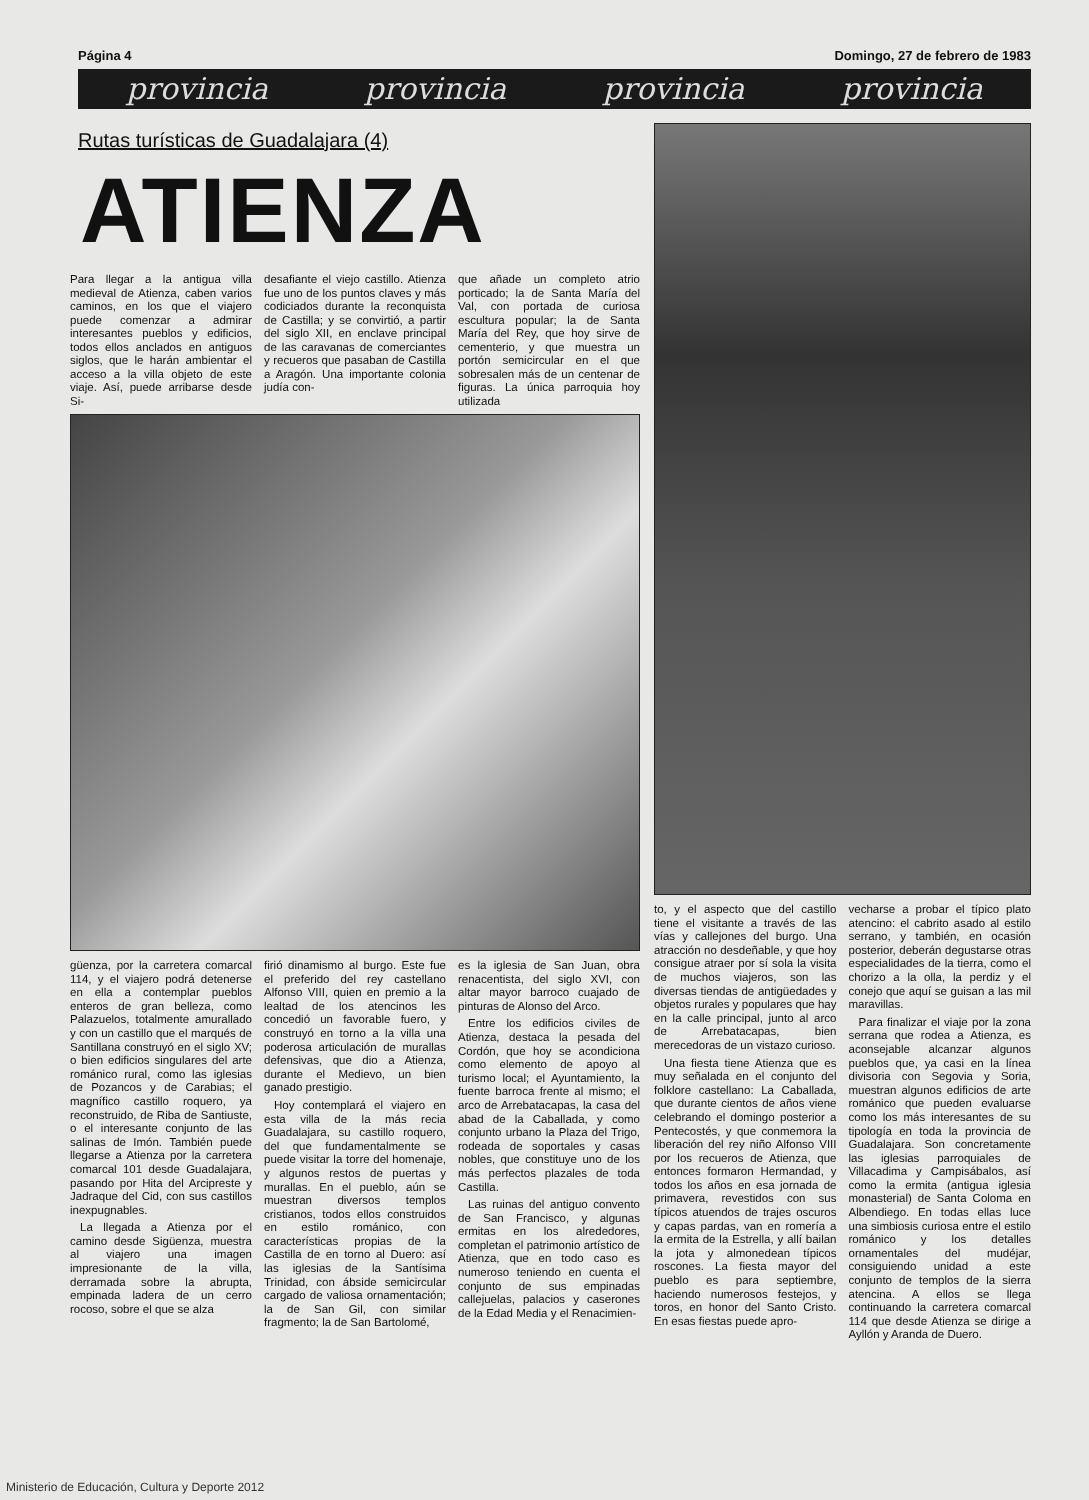Página 4 Domingo, 27 de febrero de 1983
provincia provincia provincia provincia
Rutas turísticas de Guadalajara (4)
ATIENZA
Para llegar a la antigua villa medieval de Atienza, caben varios caminos, en los que el viajero puede comenzar a admirar interesantes pueblos y edificios, todos ellos anclados en antiguos siglos, que le harán ambientar el acceso a la villa objeto de este viaje. Así, puede arribarse desde Si-
desafiante el viejo castillo. Atienza fue uno de los puntos claves y más codiciados durante la reconquista de Castilla; y se convirtió, a partir del siglo XII, en enclave principal de las caravanas de comerciantes y recueros que pasaban de Castilla a Aragón. Una importante colonia judía con-
que añade un completo atrio porticado; la de Santa María del Val, con portada de curiosa escultura popular; la de Santa María del Rey, que hoy sirve de cementerio, y que muestra un portón semicircular en el que sobresalen más de un centenar de figuras. La única parroquia hoy utilizada
güenza, por la carretera comarcal 114, y el viajero podrá detenerse en ella a contemplar pueblos enteros de gran belleza, como Palazuelos, totalmente amurallado y con un castillo que el marqués de Santillana construyó en el siglo XV; o bien edificios singulares del arte románico rural, como las iglesias de Pozancos y de Carabias; el magnífico castillo roquero, ya reconstruido, de Riba de Santiuste, o el interesante conjunto de las salinas de Imón. También puede llegarse a Atienza por la carretera comarcal 101 desde Guadalajara, pasando por Hita del Arcipreste y Jadraque del Cid, con sus castillos inexpugnables.
La llegada a Atienza por el camino desde Sigüenza, muestra al viajero una imagen impresionante de la villa, derramada sobre la abrupta, empinada ladera de un cerro rocoso, sobre el que se alza
firió dinamismo al burgo. Este fue el preferido del rey castellano Alfonso VIII, quien en premio a la lealtad de los atencinos les concedió un favorable fuero, y construyó en torno a la villa una poderosa articulación de murallas defensivas, que dio a Atienza, durante el Medievo, un bien ganado prestigio.
Hoy contemplará el viajero en esta villa de la más recia Guadalajara, su castillo roquero, del que fundamentalmente se puede visitar la torre del homenaje, y algunos restos de puertas y murallas. En el pueblo, aún se muestran diversos templos cristianos, todos ellos construidos en estilo románico, con características propias de la Castilla de en torno al Duero: así las iglesias de la Santísima Trinidad, con ábside semicircular cargado de valiosa ornamentación; la de San Gil, con similar fragmento; la de San Bartolomé,
es la iglesia de San Juan, obra renacentista, del siglo XVI, con altar mayor barroco cuajado de pinturas de Alonso del Arco.
Entre los edificios civiles de Atienza, destaca la pesada del Cordón, que hoy se acondiciona como elemento de apoyo al turismo local; el Ayuntamiento, la fuente barroca frente al mismo; el arco de Arrebatacapas, la casa del abad de la Caballada, y como conjunto urbano la Plaza del Trigo, rodeada de soportales y casas nobles, que constituye uno de los más perfectos plazales de toda Castilla.
Las ruinas del antiguo convento de San Francisco, y algunas ermitas en los alrededores, completan el patrimonio artístico de Atienza, que en todo caso es numeroso teniendo en cuenta el conjunto de sus empinadas callejuelas, palacios y caserones de la Edad Media y el Renacimien-
to, y el aspecto que del castillo tiene el visitante a través de las vías y callejones del burgo. Una atracción no desdeñable, y que hoy consigue atraer por sí sola la visita de muchos viajeros, son las diversas tiendas de antigüedades y objetos rurales y populares que hay en la calle principal, junto al arco de Arrebatacapas, bien merecedoras de un vistazo curioso.
Una fiesta tiene Atienza que es muy señalada en el conjunto del folklore castellano: La Caballada, que durante cientos de años viene celebrando el domingo posterior a Pentecostés, y que conmemora la liberación del rey niño Alfonso VIII por los recueros de Atienza, que entonces formaron Hermandad, y todos los años en esa jornada de primavera, revestidos con sus típicos atuendos de trajes oscuros y capas pardas, van en romería a la ermita de la Estrella, y allí bailan la jota y almonedean típicos roscones. La fiesta mayor del pueblo es para septiembre, haciendo numerosos festejos, y toros, en honor del Santo Cristo. En esas fiestas puede apro-
vecharse a probar el típico plato atencino: el cabrito asado al estilo serrano, y también, en ocasión posterior, deberán degustarse otras especialidades de la tierra, como el chorizo a la olla, la perdiz y el conejo que aquí se guisan a las mil maravillas.
Para finalizar el viaje por la zona serrana que rodea a Atienza, es aconsejable alcanzar algunos pueblos que, ya casi en la línea divisoria con Segovia y Soria, muestran algunos edificios de arte románico que pueden evaluarse como los más interesantes de su tipología en toda la provincia de Guadalajara. Son concretamente las iglesias parroquiales de Villacadima y Campisábalos, así como la ermita (antigua iglesia monasterial) de Santa Coloma en Albendiego. En todas ellas luce una simbiosis curiosa entre el estilo románico y los detalles ornamentales del mudéjar, consiguiendo unidad a este conjunto de templos de la sierra atencina. A ellos se llega continuando la carretera comarcal 114 que desde Atienza se dirige a Ayllón y Aranda de Duero.
Ministerio de Educación, Cultura y Deporte 2012